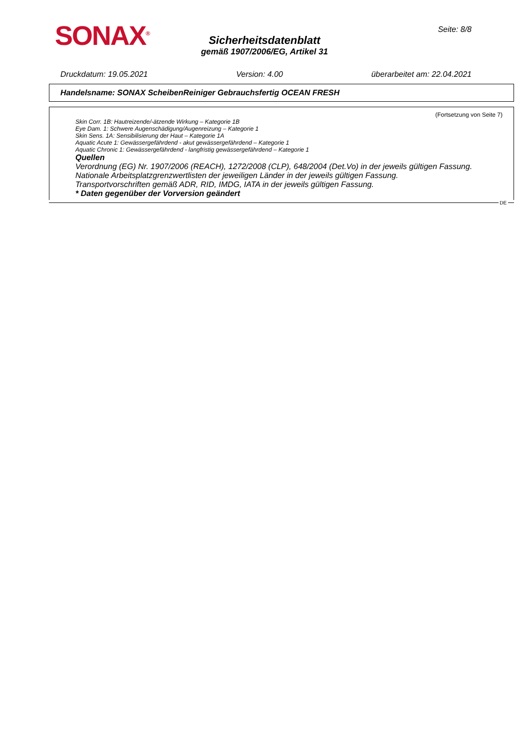SONAX<sup>®</sup> Seite: 8/8
Sicherheitsdatenblatt
gemäß 1907/2006/EG, Artikel 31
Druckdatum: 19.05.2021 Version: 4.00 überarbeitet am: 22.04.2021
Handelsname: SONAX ScheibenReiniger Gebrauchsfertig OCEAN FRESH
(Fortsetzung von Seite 7)
Skin Corr. 1B: Hautreizende/-ätzende Wirkung – Kategorie 1B
Eye Dam. 1: Schwere Augenschädigung/Augenreizung – Kategorie 1
Skin Sens. 1A: Sensibilisierung der Haut – Kategorie 1A
Aquatic Acute 1: Gewässergefährdend - akut gewässergefährdend – Kategorie 1
Aquatic Chronic 1: Gewässergefährdend - langfristig gewässergefährdend – Kategorie 1
Quellen
Verordnung (EG) Nr. 1907/2006 (REACH), 1272/2008 (CLP), 648/2004 (Det.Vo) in der jeweils gültigen Fassung.
Nationale Arbeitsplatzgrenzwertlisten der jeweiligen Länder in der jeweils gültigen Fassung.
Transportvorschriften gemäß ADR, RID, IMDG, IATA in der jeweils gültigen Fassung.
* Daten gegenüber der Vorversion geändert
DE